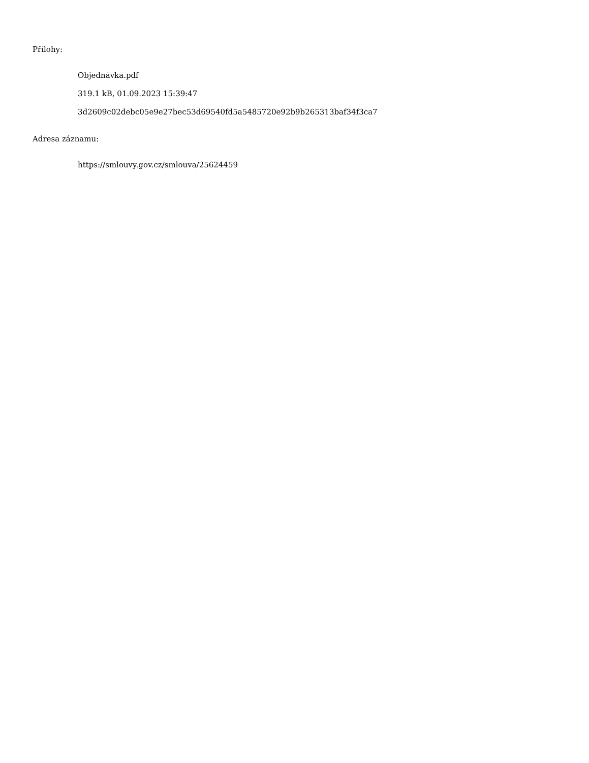Přílohy:
Objednávka.pdf
319.1 kB, 01.09.2023 15:39:47
3d2609c02debc05e9e27bec53d69540fd5a5485720e92b9b265313baf34f3ca7
Adresa záznamu:
https://smlouvy.gov.cz/smlouva/25624459